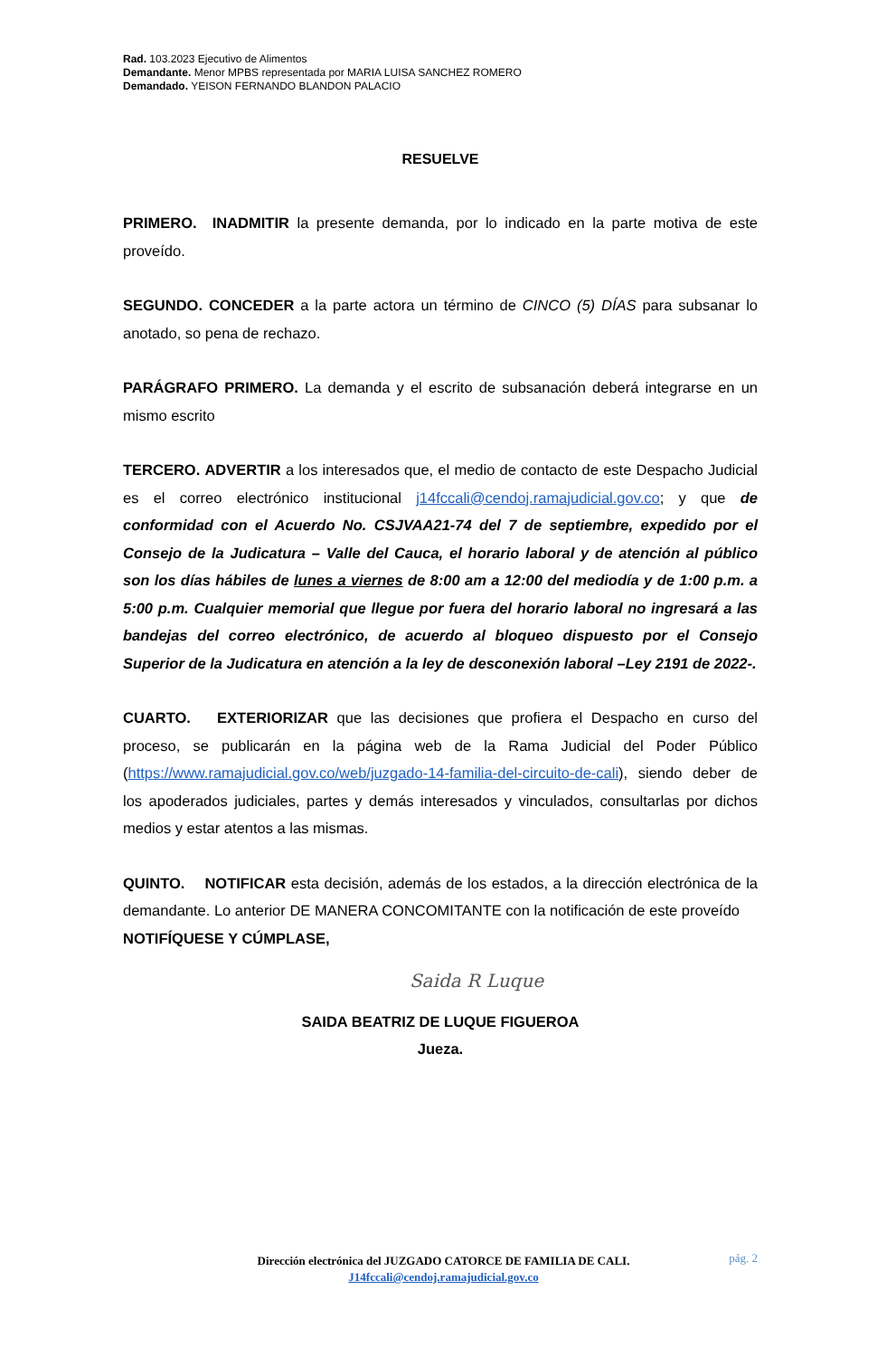Rad. 103.2023 Ejecutivo de Alimentos
Demandante. Menor MPBS representada por MARIA LUISA SANCHEZ ROMERO
Demandado. YEISON FERNANDO BLANDON PALACIO
RESUELVE
PRIMERO. INADMITIR la presente demanda, por lo indicado en la parte motiva de este proveído.
SEGUNDO. CONCEDER a la parte actora un término de CINCO (5) DÍAS para subsanar lo anotado, so pena de rechazo.
PARÁGRAFO PRIMERO. La demanda y el escrito de subsanación deberá integrarse en un mismo escrito
TERCERO. ADVERTIR a los interesados que, el medio de contacto de este Despacho Judicial es el correo electrónico institucional j14fccali@cendoj.ramajudicial.gov.co; y que de conformidad con el Acuerdo No. CSJVAA21-74 del 7 de septiembre, expedido por el Consejo de la Judicatura – Valle del Cauca, el horario laboral y de atención al público son los días hábiles de lunes a viernes de 8:00 am a 12:00 del mediodía y de 1:00 p.m. a 5:00 p.m. Cualquier memorial que llegue por fuera del horario laboral no ingresará a las bandejas del correo electrónico, de acuerdo al bloqueo dispuesto por el Consejo Superior de la Judicatura en atención a la ley de desconexión laboral –Ley 2191 de 2022-.
CUARTO. EXTERIORIZAR que las decisiones que profiera el Despacho en curso del proceso, se publicarán en la página web de la Rama Judicial del Poder Público (https://www.ramajudicial.gov.co/web/juzgado-14-familia-del-circuito-de-cali), siendo deber de los apoderados judiciales, partes y demás interesados y vinculados, consultarlas por dichos medios y estar atentos a las mismas.
QUINTO. NOTIFICAR esta decisión, además de los estados, a la dirección electrónica de la demandante. Lo anterior DE MANERA CONCOMITANTE con la notificación de este proveído
NOTIFÍQUESE Y CÚMPLASE,
Saida R Luque
SAIDA BEATRIZ DE LUQUE FIGUEROA
Jueza.
pág. 2
Dirección electrónica del JUZGADO CATORCE DE FAMILIA DE CALI.
J14fccali@cendoj.ramajudicial.gov.co